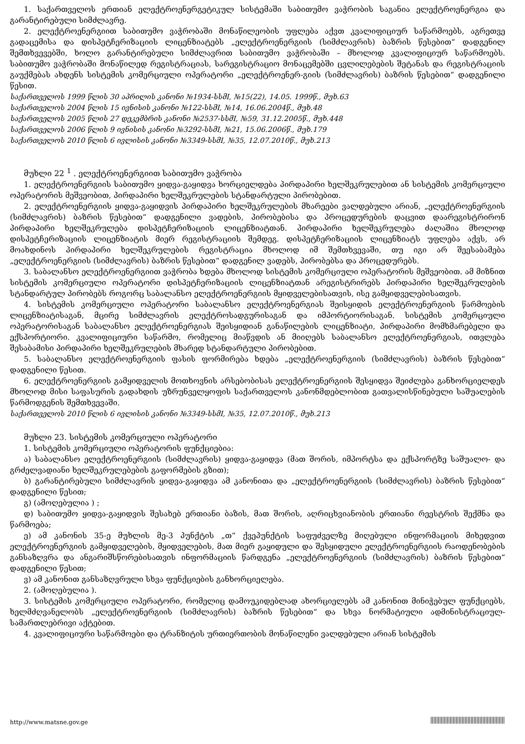1. საქართველოს ერთიან ელექტროენერგეტიკულ სისტემაში საბითუმო ვაჭრობის საგანია ელექტროენერგია და გარანტირებული სიმძლავრე.
2. ელექტროენერგიით საბითუმო ვაჭრობაში მონაწილეობის უფლება აქვთ კვალიფიციურ საწარმოებს, აგრეთვე გადაცემისა და დისპეტჩერიზაციის ლიცენზიატებს „ელექტროენერგიის (სიმძლავრის) ბაზრის წესებით“ დადგენილ შემთხვევებში, ხოლო გარანტირებული სიმძლავრით საბითუმო ვაჭრობაში – მხოლოდ კვალიფიციურ საწარმოებს. საბითუმო ვაჭრობაში მონაწილედ რეგისტრაციას, სარეგისტრაციო მონაცემებში ცვლილებების შეტანას და რეგისტრაციის გაუქმებას ახდენს სისტემის კომერციული ოპერატორი „ელექტროენერ-გიის (სიმძლავრის) ბაზრის წესებით“ დადგენილი წესით.
საქართველოს 1999 წლის 30 აპრილის კანონი №1934-სსმI, №15(22), 14.05. 1999წ., მუხ.63
საქართველოს 2004 წლის 15 ივნისის კანონი №122-სსმI, №14, 16.06.2004წ., მუხ.48
საქართველოს 2005 წლის 27 დეკემბრის კანონი №2537-სსმI, №59, 31.12.2005წ., მუხ.448
საქართველოს 2006 წლის 9 ივნისის კანონი №3292-სსმI, №21, 15.06.2006წ., მუხ.179
საქართველოს 2010 წლის 6 ივლისის კანონი №3349-სსმI, №35, 12.07.2010წ., მუხ.213
მუხლი 22 <sup>1</sup> . ელექტროენერგიით საბითუმო ვაჭრობა
1. ელექტროენერგიის საბითუმო ყიდვა-გაყიდვა ხორციელდება პირდაპირი ხელშეკრულებით ან სისტემის კომერციული ოპერატორის მეშვეობით, პირდაპირი ხელშეკრულების სტანდარტული პირობებით.
2. ელექტროენერგიის ყიდვა-გაყიდვის პირდაპირი ხელშეკრულების მხარეები ვალდებული არიან, „ელექტროენერგიის (სიმძლავრის) ბაზრის წესებით“ დადგენილი ვადების, პირობებისა და პროცედურების დაცვით დაარეგისტრირონ პირდაპირი ხელშეკრულება დისპეტჩერიზაციის ლიცენზიატთან. პირდაპირი ხელშეკრულება ძალაშია მხოლოდ დისპეტჩერიზაციის ლიცენზიატის მიერ რეგისტრაციის შემდეგ. დისპეტჩერიზაციის ლიცენზიატს უფლება აქვს, არ მოახდინოს პირდაპირი ხელშეკრულების რეგისტრაცია მხოლოდ იმ შემთხვევაში, თუ იგი არ შეესაბამება „ელექტროენერგიის (სიმძლავრის) ბაზრის წესებით“ დადგენილ ვადებს, პირობებსა და პროცედურებს.
3. საბალანსო ელექტროენერგიით ვაჭრობა ხდება მხოლოდ სისტემის კომერციული ოპერატორის მეშვეობით. ამ მიზნით სისტემის კომერციული ოპერატორი დისპეტჩერიზაციის ლიცენზიატთან არეგისტრირებს პირდაპირი ხელშეკრულების სტანდარტულ პირობებს როგორც საბალანსო ელექტროენერგიის მყიდველებისათვის, ისე გამყიდველებისათვის.
4. სისტემის კომერციული ოპერატორი საბალანსო ელექტროენერგიას შეისყიდის ელექტროენერგიის წარმოების ლიცენზიატისაგან, მცირე სიმძლავრის ელექტროსადგურისაგან და იმპორტიორისაგან. სისტემის კომერციული ოპერატორისაგან საბალანსო ელექტროენერგიას შეისყიდიან განაწილების ლიცენზიატი, პირდაპირი მომხმარებელი და ექსპორტიორი. კვალიფიციური საწარმო, რომელიც მიაწვდის ან მიიღებს საბალანსო ელექტროენერგიას, ითვლება შესაბამისი პირდაპირი ხელშეკრულების მხარედ სტანდარტული პირობებით.
5. საბალანსო ელექტროენერგიის ფასის ფორმირება ხდება „ელექტროენერგიის (სიმძლავრის) ბაზრის წესებით“ დადგენილი წესით.
6. ელექტროენერგიის გამყიდველის მოთხოვნის არსებობისას ელექტროენერგიის შესყიდვა შეიძლება განხორციელდეს მხოლოდ მისი საფასურის გადახდის უზრუნველყოფის საქართველოს კანონმდებლობით გათვალისწინებული საშუალების წარმოდგენის შემთხვევაში.
საქართველოს 2010 წლის 6 ივლისის კანონი №3349-სსმI, №35, 12.07.2010წ., მუხ.213
მუხლი 23. სისტემის კომერციული ოპერატორი
1. სისტემის კომერციული ოპერატორის ფუნქციებია:
ა) საბალანსო ელექტროენერგიის (სიმძლავრის) ყიდვა-გაყიდვა (მათ შორის, იმპორტსა და ექსპორტზე საშუალო- და გრძელვადიანი ხელშეკრულებების გაფორმების გზით);
ბ) გარანტირებული სიმძლავრის ყიდვა-გაყიდვა ამ კანონითა და „ელექტროენერგიის (სიმძლავრის) ბაზრის წესებით“ დადგენილი წესით;
გ) (ამოღებულია ) ;
დ) საბითუმო ყიდვა-გაყიდვის შესახებ ერთიანი ბაზის, მათ შორის, აღრიცხვიანობის ერთიანი რეესტრის შექმნა და წარმოება;
ე) ამ კანონის 35-ე მუხლის მე-3 პუნქტის „თ“ ქვეპუნქტის საფუძველზე მიღებული ინფორმაციის მიხედვით ელექტროენერგიის გამყიდველების, მყიდველების, მათ მიერ გაყიდული და შესყიდული ელექტროენერგიის რაოდენობების განსაზღვრა და ანგარიშსწორებისათვის ინფორმაციის წარდგენა „ელექტროენერგიის (სიმძლავრის) ბაზრის წესებით“ დადგენილი წესით;
ვ) ამ კანონით განსაზღვრული სხვა ფუნქციების განხორციელება.
2. (ამოღებულია ).
3. სისტემის კომერციული ოპერატორი, რომელიც დამოუკიდებლად ახორციელებს ამ კანონით მინიჭებულ ფუნქციებს, ხელმძღვანელობს „ელექტროენერგიის (სიმძლავრის) ბაზრის წესებით“ და სხვა ნორმატიული ადმინისტრაციულ-სამართლებრივი აქტებით.
4. კვალიფიციური საწარმოები და ტრანზიტის ურთიერთობის მონაწილენი ვალდებული არიან სისტემის
http://www.matsne.gov.ge